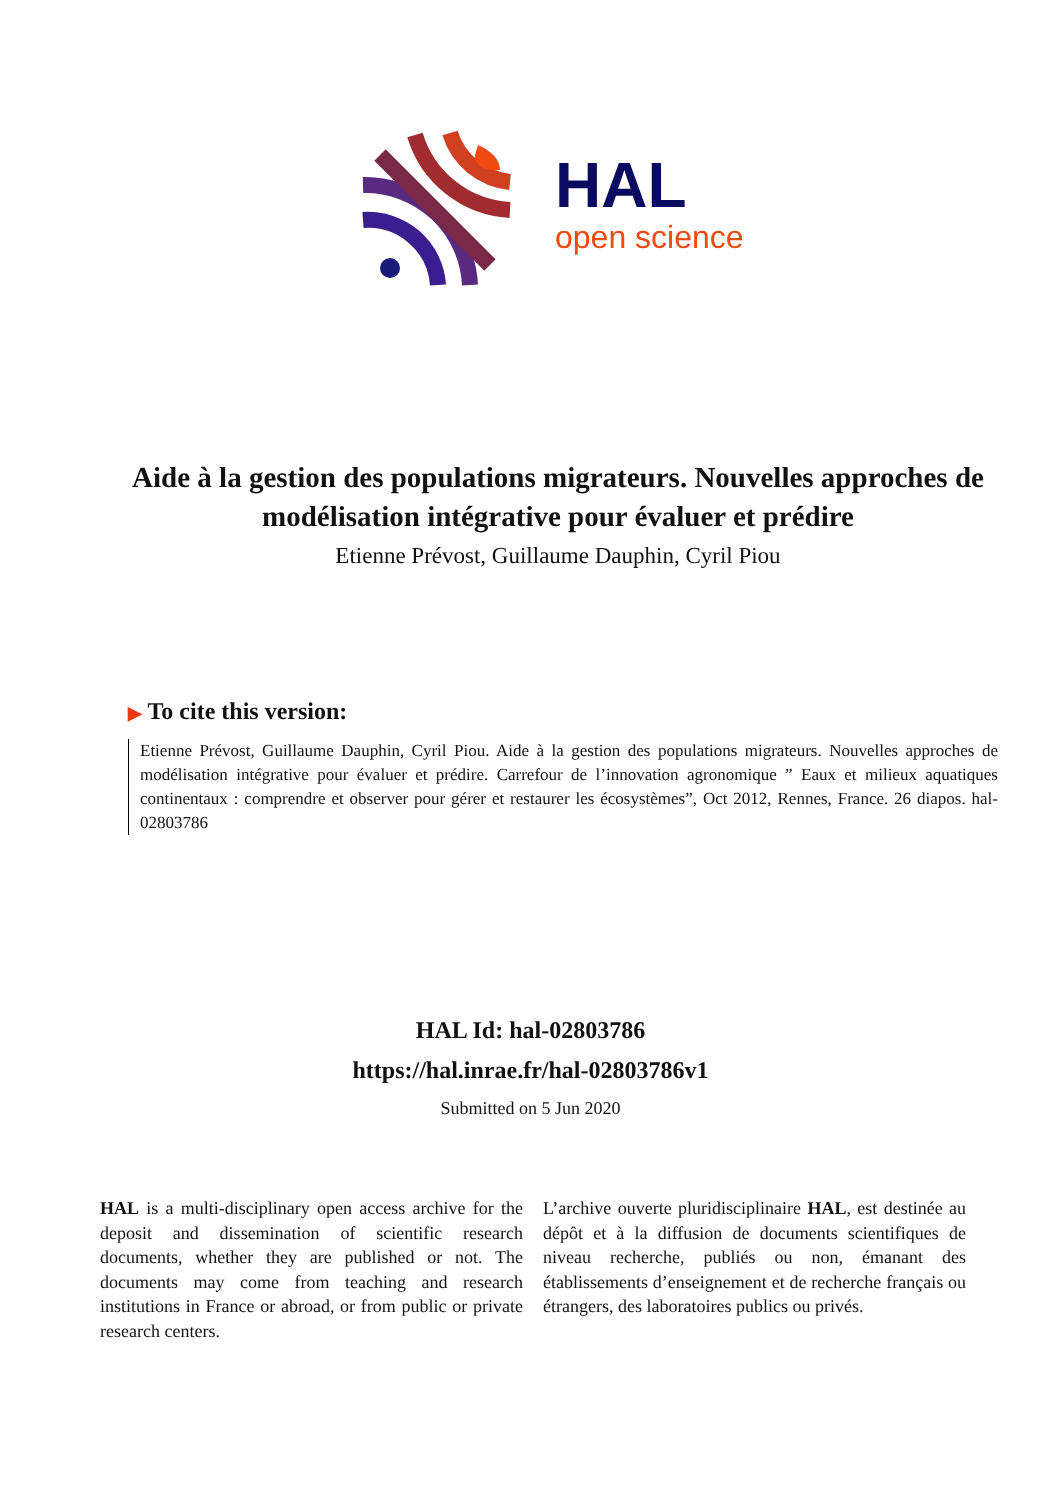HAL
open science
Aide à la gestion des populations migrateurs. Nouvelles approches de modélisation intégrative pour évaluer et prédire
Etienne Prévost, Guillaume Dauphin, Cyril Piou
▶ To cite this version:
Etienne Prévost, Guillaume Dauphin, Cyril Piou. Aide à la gestion des populations migrateurs. Nouvelles approches de modélisation intégrative pour évaluer et prédire. Carrefour de l’innovation agronomique ” Eaux et milieux aquatiques continentaux : comprendre et observer pour gérer et restaurer les écosystèmes”, Oct 2012, Rennes, France. 26 diapos. hal-02803786
HAL Id: hal-02803786
https://hal.inrae.fr/hal-02803786v1
Submitted on 5 Jun 2020
HAL is a multi-disciplinary open access archive for the deposit and dissemination of scientific research documents, whether they are published or not. The documents may come from teaching and research institutions in France or abroad, or from public or private research centers.
L’archive ouverte pluridisciplinaire HAL, est destinée au dépôt et à la diffusion de documents scientifiques de niveau recherche, publiés ou non, émanant des établissements d’enseignement et de recherche français ou étrangers, des laboratoires publics ou privés.